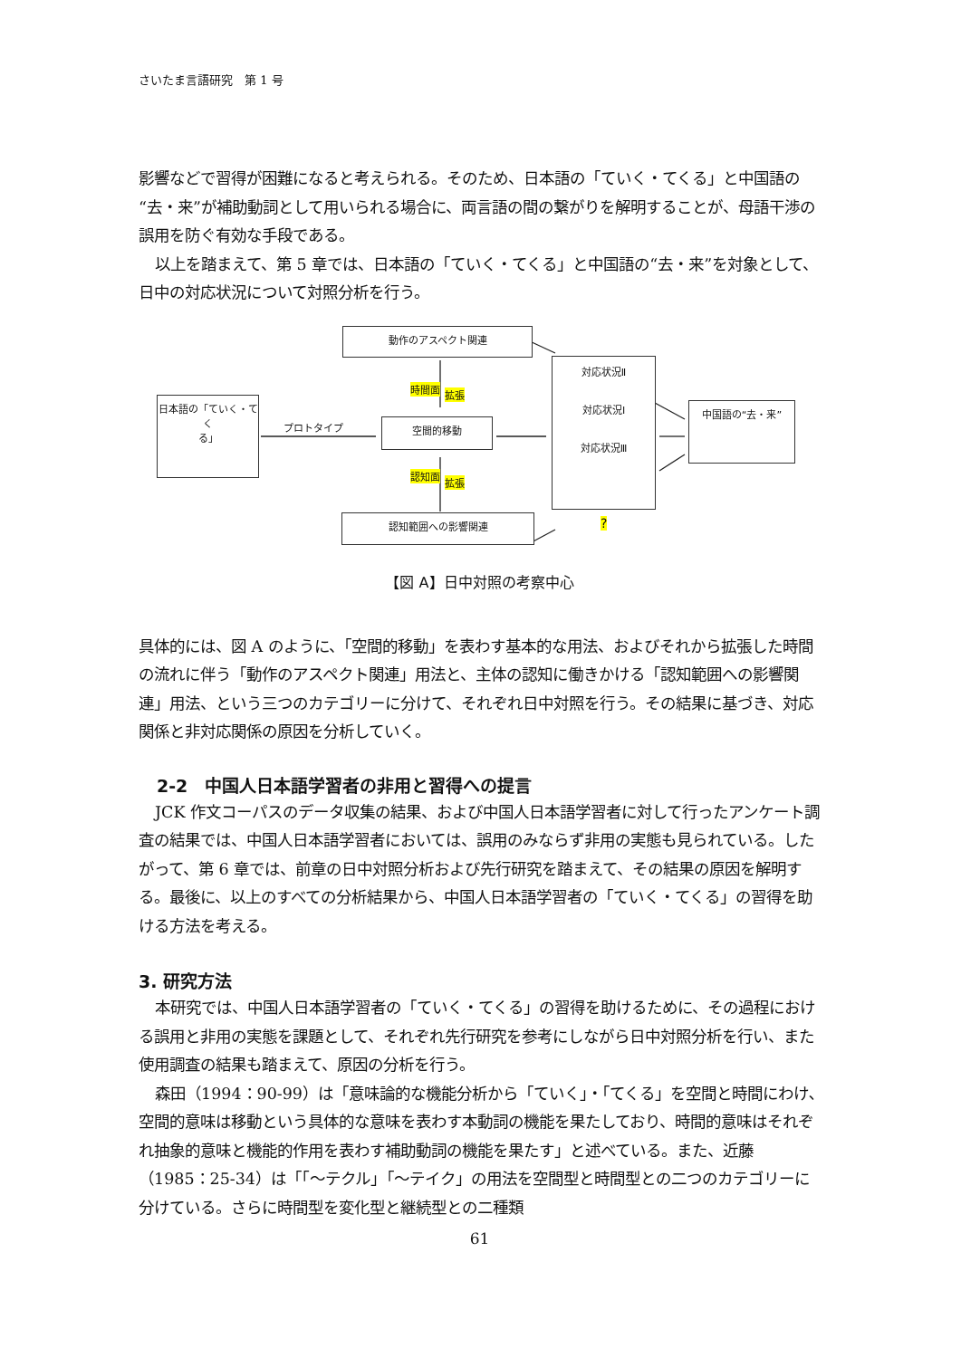さいたま言語研究　第 1 号
影響などで習得が困難になると考えられる。そのため、日本語の「ていく・てくる」と中国語の“去・来”が補助動詞として用いられる場合に、両言語の間の繋がりを解明することが、母語干渉の誤用を防ぐ有効な手段である。
以上を踏まえて、第 5 章では、日本語の「ていく・てくる」と中国語の“去・来”を対象として、日中の対応状況について対照分析を行う。
動作のアスペクト関連
日本語の「ていく・てく
る」
プロトタイプ 空間的移動
時間面 拡張
認知面
拡張
対応状況Ⅱ
対応状況Ⅰ
対応状況Ⅲ
中国語の“去・来”
認知範囲への影響関連 ?
【図 A】日中対照の考察中心
具体的には、図 A のように、「空間的移動」を表わす基本的な用法、およびそれから拡張した時間の流れに伴う「動作のアスペクト関連」用法と、主体の認知に働きかける「認知範囲への影響関連」用法、という三つのカテゴリーに分けて、それぞれ日中対照を行う。その結果に基づき、対応関係と非対応関係の原因を分析していく。
2-2　中国人日本語学習者の非用と習得への提言
JCK 作文コーパスのデータ収集の結果、および中国人日本語学習者に対して行ったアンケート調査の結果では、中国人日本語学習者においては、誤用のみならず非用の実態も見られている。したがって、第 6 章では、前章の日中対照分析および先行研究を踏まえて、その結果の原因を解明する。最後に、以上のすべての分析結果から、中国人日本語学習者の「ていく・てくる」の習得を助ける方法を考える。
3. 研究方法
本研究では、中国人日本語学習者の「ていく・てくる」の習得を助けるために、その過程における誤用と非用の実態を課題として、それぞれ先行研究を参考にしながら日中対照分析を行い、また使用調査の結果も踏まえて、原因の分析を行う。
森田（1994：90-99）は「意味論的な機能分析から「ていく」・「てくる」を空間と時間にわけ､空間的意味は移動という具体的な意味を表わす本動詞の機能を果たしており、時間的意味はそれぞれ抽象的意味と機能的作用を表わす補助動詞の機能を果たす」と述べている。また、近藤（1985：25-34）は「｢～テクル｣「～テイク」の用法を空間型と時間型との二つのカテゴリーに分けている。さらに時間型を変化型と継続型との二種類
61